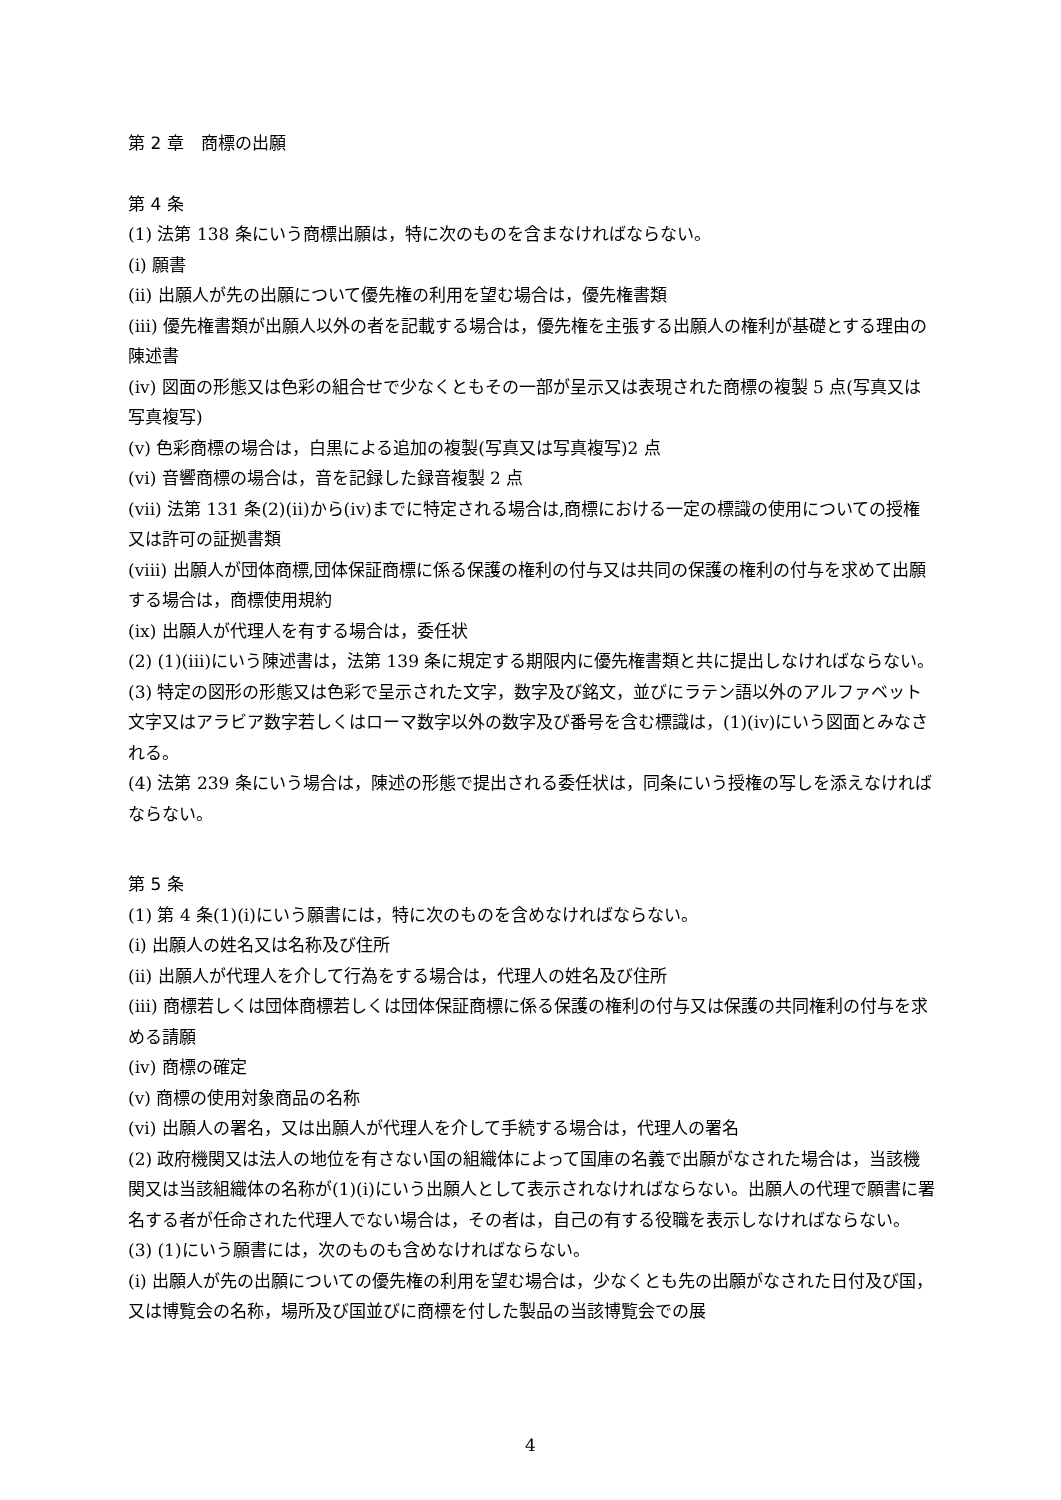第 2 章　商標の出願
第 4 条
(1) 法第 138 条にいう商標出願は，特に次のものを含まなければならない。
(i) 願書
(ii) 出願人が先の出願について優先権の利用を望む場合は，優先権書類
(iii) 優先権書類が出願人以外の者を記載する場合は，優先権を主張する出願人の権利が基礎とする理由の陳述書
(iv) 図面の形態又は色彩の組合せで少なくともその一部が呈示又は表現された商標の複製 5 点(写真又は写真複写)
(v) 色彩商標の場合は，白黒による追加の複製(写真又は写真複写)2 点
(vi) 音響商標の場合は，音を記録した録音複製 2 点
(vii) 法第 131 条(2)(ii)から(iv)までに特定される場合は,商標における一定の標識の使用についての授権又は許可の証拠書類
(viii) 出願人が団体商標,団体保証商標に係る保護の権利の付与又は共同の保護の権利の付与を求めて出願する場合は，商標使用規約
(ix) 出願人が代理人を有する場合は，委任状
(2) (1)(iii)にいう陳述書は，法第 139 条に規定する期限内に優先権書類と共に提出しなければならない。
(3) 特定の図形の形態又は色彩で呈示された文字，数字及び銘文，並びにラテン語以外のアルファベット文字又はアラビア数字若しくはローマ数字以外の数字及び番号を含む標識は，(1)(iv)にいう図面とみなされる。
(4) 法第 239 条にいう場合は，陳述の形態で提出される委任状は，同条にいう授権の写しを添えなければならない。
第 5 条
(1) 第 4 条(1)(i)にいう願書には，特に次のものを含めなければならない。
(i) 出願人の姓名又は名称及び住所
(ii) 出願人が代理人を介して行為をする場合は，代理人の姓名及び住所
(iii) 商標若しくは団体商標若しくは団体保証商標に係る保護の権利の付与又は保護の共同権利の付与を求める請願
(iv) 商標の確定
(v) 商標の使用対象商品の名称
(vi) 出願人の署名，又は出願人が代理人を介して手続する場合は，代理人の署名
(2) 政府機関又は法人の地位を有さない国の組織体によって国庫の名義で出願がなされた場合は，当該機関又は当該組織体の名称が(1)(i)にいう出願人として表示されなければならない。出願人の代理で願書に署名する者が任命された代理人でない場合は，その者は，自己の有する役職を表示しなければならない。
(3) (1)にいう願書には，次のものも含めなければならない。
(i) 出願人が先の出願についての優先権の利用を望む場合は，少なくとも先の出願がなされた日付及び国，又は博覧会の名称，場所及び国並びに商標を付した製品の当該博覧会での展
4